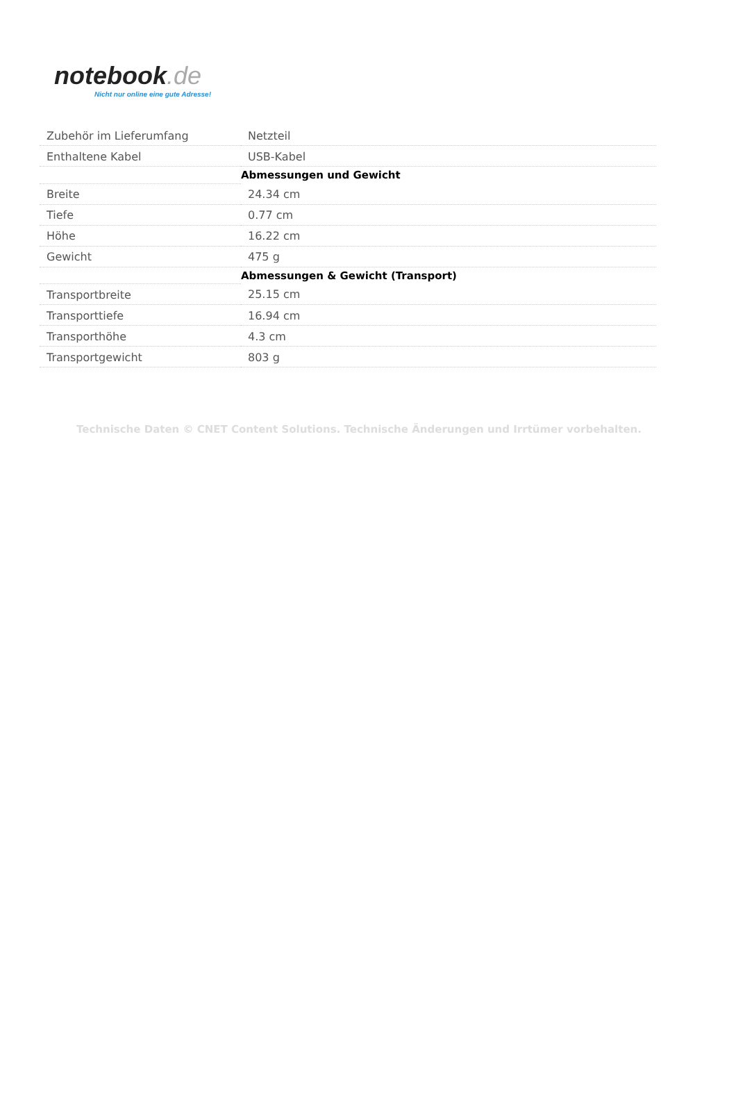notebook.de
Nicht nur online eine gute Adresse!
| Zubehör im Lieferumfang | Netzteil |
| Enthaltene Kabel | USB-Kabel |
| | Abmessungen und Gewicht |
| Breite | 24.34 cm |
| Tiefe | 0.77 cm |
| Höhe | 16.22 cm |
| Gewicht | 475 g |
| | Abmessungen & Gewicht (Transport) |
| Transportbreite | 25.15 cm |
| Transporttiefe | 16.94 cm |
| Transporthöhe | 4.3 cm |
| Transportgewicht | 803 g |
Technische Daten © CNET Content Solutions. Technische Änderungen und Irrtümer vorbehalten.